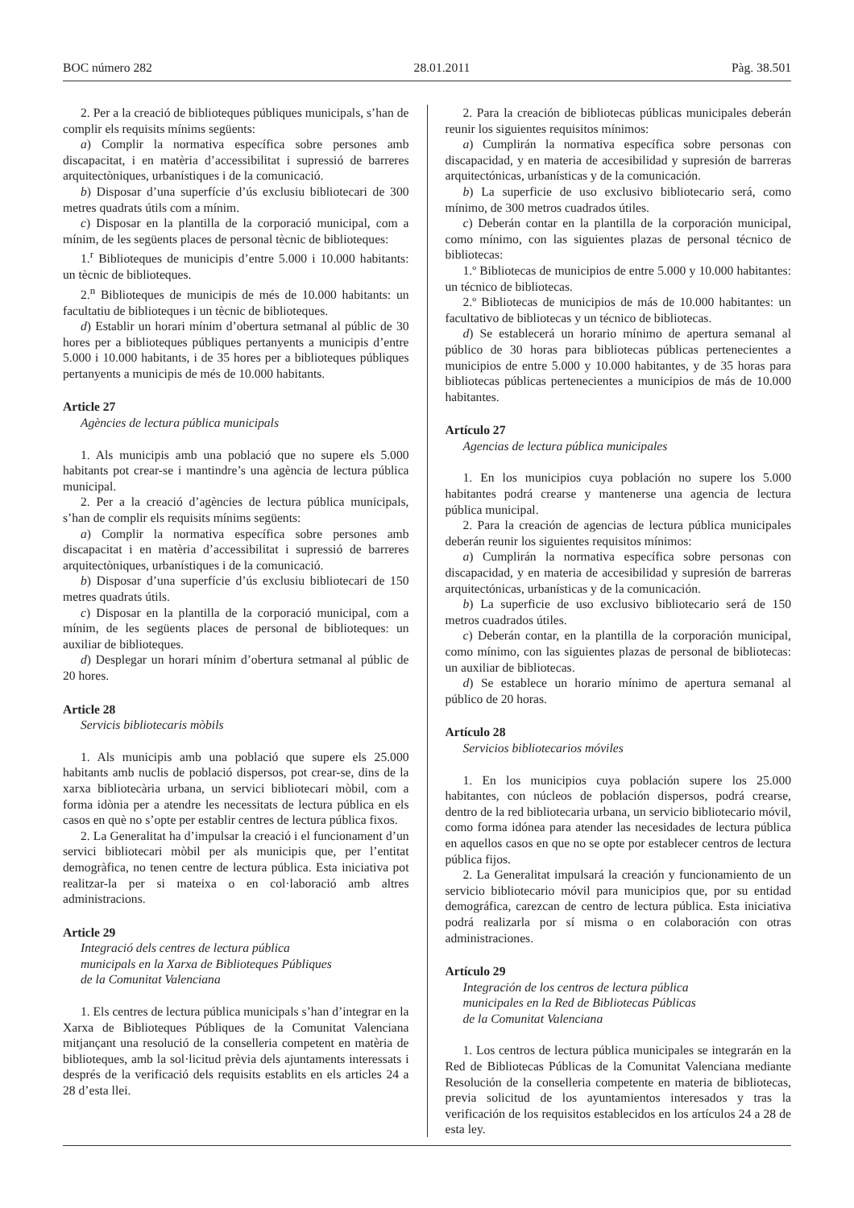BOC número 282 28.01.2011 Pàg. 38.501
2. Per a la creació de biblioteques públiques municipals, s’han de complir els requisits mínims següents:
a) Complir la normativa específica sobre persones amb discapacitat, i en matèria d’accessibilitat i supressió de barreres arquitectòniques, urbanístiques i de la comunicació.
b) Disposar d’una superfície d’ús exclusiu bibliotecari de 300 metres quadrats útils com a mínim.
c) Disposar en la plantilla de la corporació municipal, com a mínim, de les següents places de personal tècnic de biblioteques:
1.<sup>r</sup> Biblioteques de municipis d’entre 5.000 i 10.000 habitants: un tècnic de biblioteques.
2.<sup>n</sup> Biblioteques de municipis de més de 10.000 habitants: un facultatiu de biblioteques i un tècnic de biblioteques.
d) Establir un horari mínim d’obertura setmanal al públic de 30 hores per a biblioteques públiques pertanyents a municipis d’entre 5.000 i 10.000 habitants, i de 35 hores per a biblioteques públiques pertanyents a municipis de més de 10.000 habitants.
Article 27
Agències de lectura pública municipals
1. Als municipis amb una població que no supere els 5.000 habitants pot crear-se i mantindre’s una agència de lectura pública municipal.
2. Per a la creació d’agències de lectura pública municipals, s’han de complir els requisits mínims següents:
a) Complir la normativa específica sobre persones amb discapacitat i en matèria d’accessibilitat i supressió de barreres arquitectòniques, urbanístiques i de la comunicació.
b) Disposar d’una superfície d’ús exclusiu bibliotecari de 150 metres quadrats útils.
c) Disposar en la plantilla de la corporació municipal, com a mínim, de les següents places de personal de biblioteques: un auxiliar de biblioteques.
d) Desplegar un horari mínim d’obertura setmanal al públic de 20 hores.
Article 28
Servicis bibliotecaris mòbils
1. Als municipis amb una població que supere els 25.000 habitants amb nuclis de població dispersos, pot crear-se, dins de la xarxa bibliotecària urbana, un servici bibliotecari mòbil, com a forma idònia per a atendre les necessitats de lectura pública en els casos en què no s’opte per establir centres de lectura pública fixos.
2. La Generalitat ha d’impulsar la creació i el funcionament d’un servici bibliotecari mòbil per als municipis que, per l’entitat demogràfica, no tenen centre de lectura pública. Esta iniciativa pot realitzar-la per si mateixa o en col·laboració amb altres administracions.
Article 29
Integració dels centres de lectura pública
municipals en la Xarxa de Biblioteques Públiques
de la Comunitat Valenciana
1. Els centres de lectura pública municipals s’han d’integrar en la Xarxa de Biblioteques Públiques de la Comunitat Valenciana mitjançant una resolució de la conselleria competent en matèria de biblioteques, amb la sol·licitud prèvia dels ajuntaments interessats i després de la verificació dels requisits establits en els articles 24 a 28 d’esta llei.
2. Para la creación de bibliotecas públicas municipales deberán reunir los siguientes requisitos mínimos:
a) Cumplirán la normativa específica sobre personas con discapacidad, y en materia de accesibilidad y supresión de barreras arquitectónicas, urbanísticas y de la comunicación.
b) La superficie de uso exclusivo bibliotecario será, como mínimo, de 300 metros cuadrados útiles.
c) Deberán contar en la plantilla de la corporación municipal, como mínimo, con las siguientes plazas de personal técnico de bibliotecas:
1.º Bibliotecas de municipios de entre 5.000 y 10.000 habitantes: un técnico de bibliotecas.
2.º Bibliotecas de municipios de más de 10.000 habitantes: un facultativo de bibliotecas y un técnico de bibliotecas.
d) Se establecerá un horario mínimo de apertura semanal al público de 30 horas para bibliotecas públicas pertenecientes a municipios de entre 5.000 y 10.000 habitantes, y de 35 horas para bibliotecas públicas pertenecientes a municipios de más de 10.000 habitantes.
Artículo 27
Agencias de lectura pública municipales
1. En los municipios cuya población no supere los 5.000 habitantes podrá crearse y mantenerse una agencia de lectura pública municipal.
2. Para la creación de agencias de lectura pública municipales deberán reunir los siguientes requisitos mínimos:
a) Cumplirán la normativa específica sobre personas con discapacidad, y en materia de accesibilidad y supresión de barreras arquitectónicas, urbanísticas y de la comunicación.
b) La superficie de uso exclusivo bibliotecario será de 150 metros cuadrados útiles.
c) Deberán contar, en la plantilla de la corporación municipal, como mínimo, con las siguientes plazas de personal de bibliotecas: un auxiliar de bibliotecas.
d) Se establece un horario mínimo de apertura semanal al público de 20 horas.
Artículo 28
Servicios bibliotecarios móviles
1. En los municipios cuya población supere los 25.000 habitantes, con núcleos de población dispersos, podrá crearse, dentro de la red bibliotecaria urbana, un servicio bibliotecario móvil, como forma idónea para atender las necesidades de lectura pública en aquellos casos en que no se opte por establecer centros de lectura pública fijos.
2. La Generalitat impulsará la creación y funcionamiento de un servicio bibliotecario móvil para municipios que, por su entidad demográfica, carezcan de centro de lectura pública. Esta iniciativa podrá realizarla por sí misma o en colaboración con otras administraciones.
Artículo 29
Integración de los centros de lectura pública
municipales en la Red de Bibliotecas Públicas
de la Comunitat Valenciana
1. Los centros de lectura pública municipales se integrarán en la Red de Bibliotecas Públicas de la Comunitat Valenciana mediante Resolución de la conselleria competente en materia de bibliotecas, previa solicitud de los ayuntamientos interesados y tras la verificación de los requisitos establecidos en los artículos 24 a 28 de esta ley.